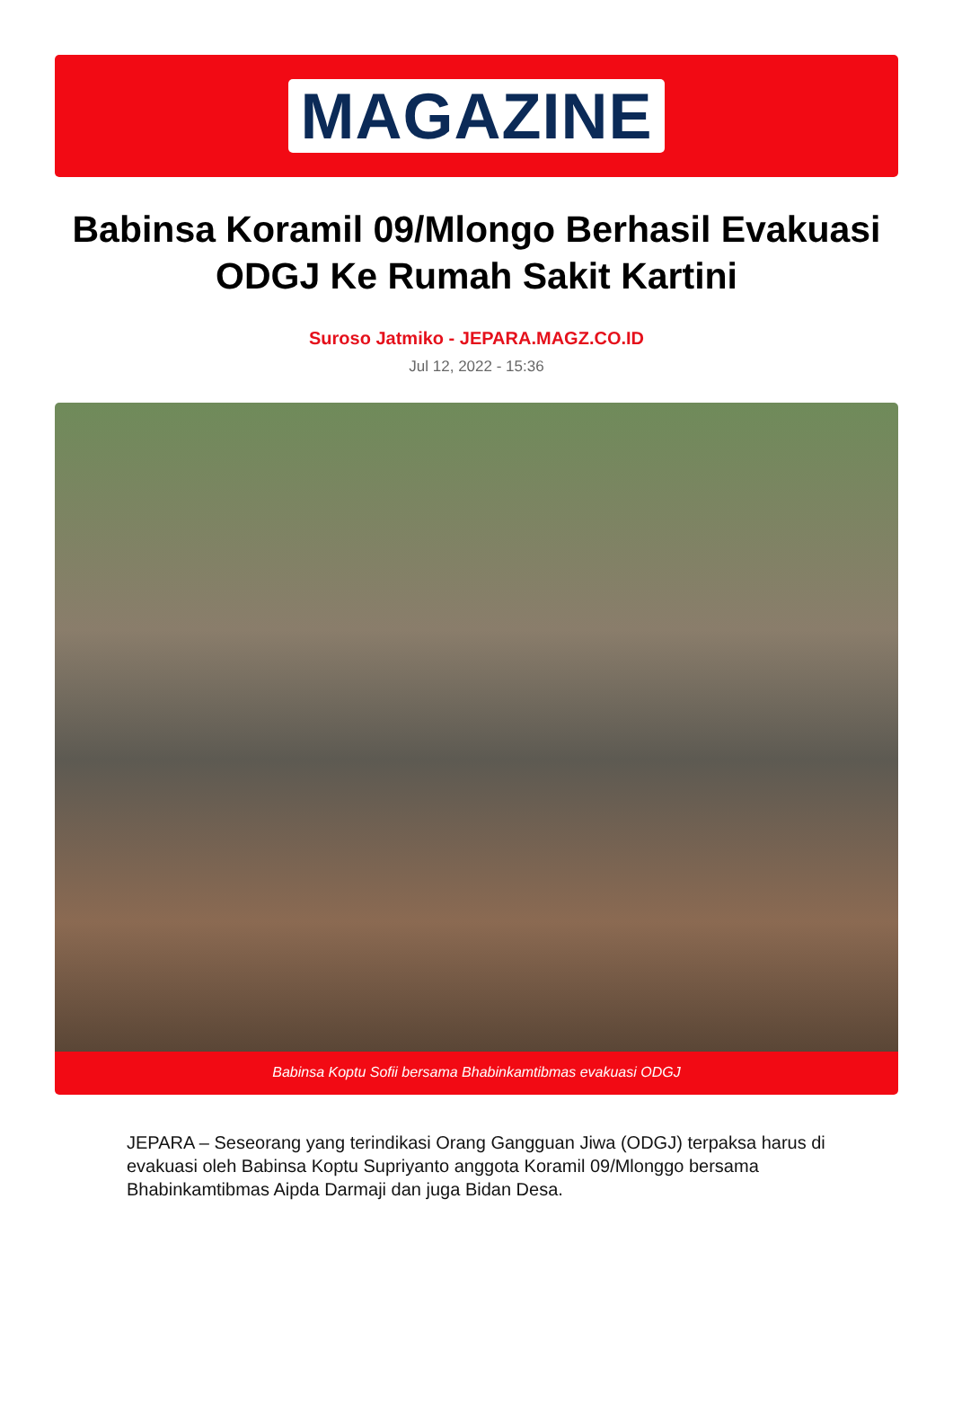MAGAZINE
Babinsa Koramil 09/Mlongo Berhasil Evakuasi ODGJ Ke Rumah Sakit Kartini
Suroso Jatmiko - JEPARA.MAGZ.CO.ID
Jul 12, 2022 - 15:36
Babinsa Koptu Sofii bersama Bhabinkamtibmas evakuasi ODGJ
JEPARA – Seseorang yang terindikasi Orang Gangguan Jiwa (ODGJ) terpaksa harus di evakuasi oleh Babinsa Koptu Supriyanto anggota Koramil 09/Mlonggo bersama Bhabinkamtibmas Aipda Darmaji dan juga Bidan Desa.